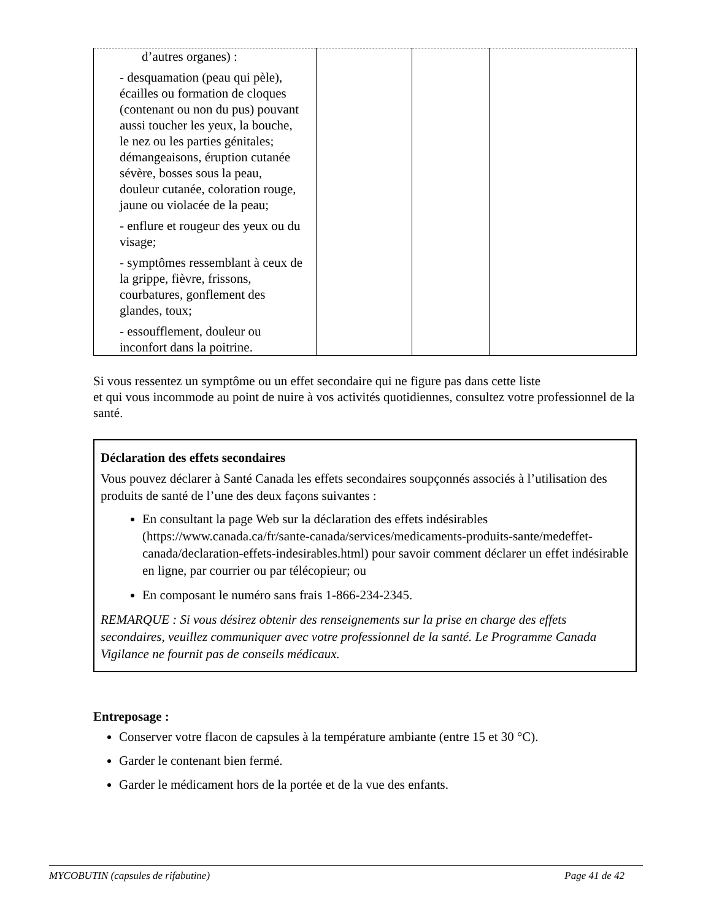| d’autres organes) : - desquamation (peau qui pèle), écailles ou formation de cloques (contenant ou non du pus) pouvant aussi toucher les yeux, la bouche, le nez ou les parties génitales; démangeaisons, éruption cutanée sévère, bosses sous la peau, douleur cutanée, coloration rouge, jaune ou violacée de la peau; - enflure et rougeur des yeux ou du visage; - symptômes ressemblant à ceux de la grippe, fièvre, frissons, courbatures, gonflement des glandes, toux; - essoufflement, douleur ou inconfort dans la poitrine. | | | |
Si vous ressentez un symptôme ou un effet secondaire qui ne figure pas dans cette liste
et qui vous incommode au point de nuire à vos activités quotidiennes, consultez votre professionnel de la santé.
Déclaration des effets secondaires
Vous pouvez déclarer à Santé Canada les effets secondaires soupçonnés associés à l’utilisation des produits de santé de l’une des deux façons suivantes :
En consultant la page Web sur la déclaration des effets indésirables (https://www.canada.ca/fr/sante-canada/services/medicaments-produits-sante/medeffet-canada/declaration-effets-indesirables.html) pour savoir comment déclarer un effet indésirable en ligne, par courrier ou par télécopieur; ou
En composant le numéro sans frais 1-866-234-2345.
REMARQUE : Si vous désirez obtenir des renseignements sur la prise en charge des effets secondaires, veuillez communiquer avec votre professionnel de la santé. Le Programme Canada Vigilance ne fournit pas de conseils médicaux.
Entreposage :
Conserver votre flacon de capsules à la température ambiante (entre 15 et 30 °C).
Garder le contenant bien fermé.
Garder le médicament hors de la portée et de la vue des enfants.
MYCOBUTIN (capsules de rifabutine) Page 41 de 42